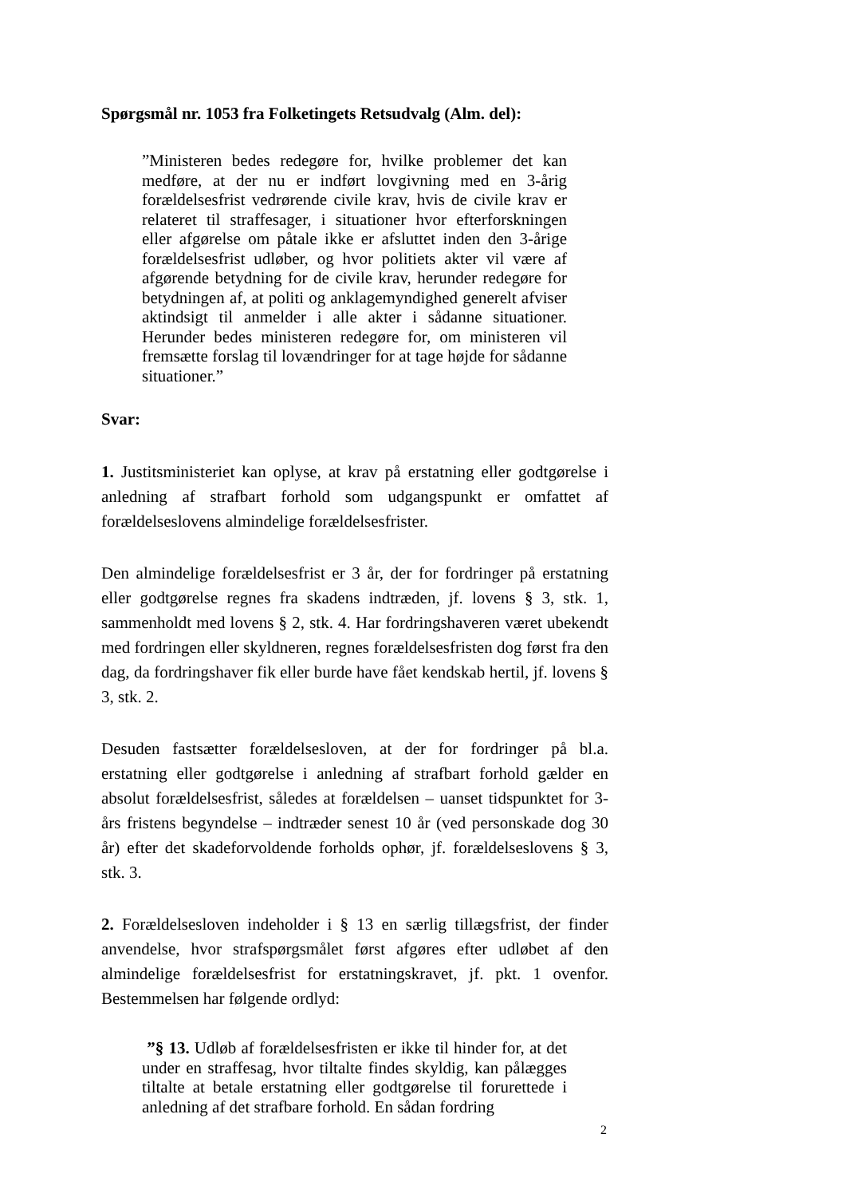Spørgsmål nr. 1053 fra Folketingets Retsudvalg (Alm. del):
”Ministeren bedes redegøre for, hvilke problemer det kan medføre, at der nu er indført lovgivning med en 3-årig forældelsesfrist vedrørende civile krav, hvis de civile krav er relateret til straffesager, i situationer hvor efterforskningen eller afgørelse om påtale ikke er afsluttet inden den 3-årige forældelsesfrist udløber, og hvor politiets akter vil være af afgørende betydning for de civile krav, herunder redegøre for betydningen af, at politi og anklagemyndighed generelt afviser aktindsigt til anmelder i alle akter i sådanne situationer. Herunder bedes ministeren redegøre for, om ministeren vil fremsætte forslag til lovændringer for at tage højde for sådanne situationer.”
Svar:
1. Justitsministeriet kan oplyse, at krav på erstatning eller godtgørelse i anledning af strafbart forhold som udgangspunkt er omfattet af forældelseslovens almindelige forældelsesfrister.
Den almindelige forældelsesfrist er 3 år, der for fordringer på erstatning eller godtgørelse regnes fra skadens indtræden, jf. lovens § 3, stk. 1, sammenholdt med lovens § 2, stk. 4. Har fordringshaveren været ubekendt med fordringen eller skyldneren, regnes forældelsesfristen dog først fra den dag, da fordringshaver fik eller burde have fået kendskab hertil, jf. lovens § 3, stk. 2.
Desuden fastsætter forældelsesloven, at der for fordringer på bl.a. erstatning eller godtgørelse i anledning af strafbart forhold gælder en absolut forældelsesfrist, således at forældelsen – uanset tidspunktet for 3-års fristens begyndelse – indtræder senest 10 år (ved personskade dog 30 år) efter det skadeforvoldende forholds ophør, jf. forældelseslovens § 3, stk. 3.
2. Forældelsesloven indeholder i § 13 en særlig tillægsfrist, der finder anvendelse, hvor strafspørgsmålet først afgøres efter udløbet af den almindelige forældelsesfrist for erstatningskravet, jf. pkt. 1 ovenfor. Bestemmelsen har følgende ordlyd:
”§ 13. Udløb af forældelsesfristen er ikke til hinder for, at det under en straffesag, hvor tiltalte findes skyldig, kan pålægges tiltalte at betale erstatning eller godtgørelse til forurettede i anledning af det strafbare forhold. En sådan fordring
2